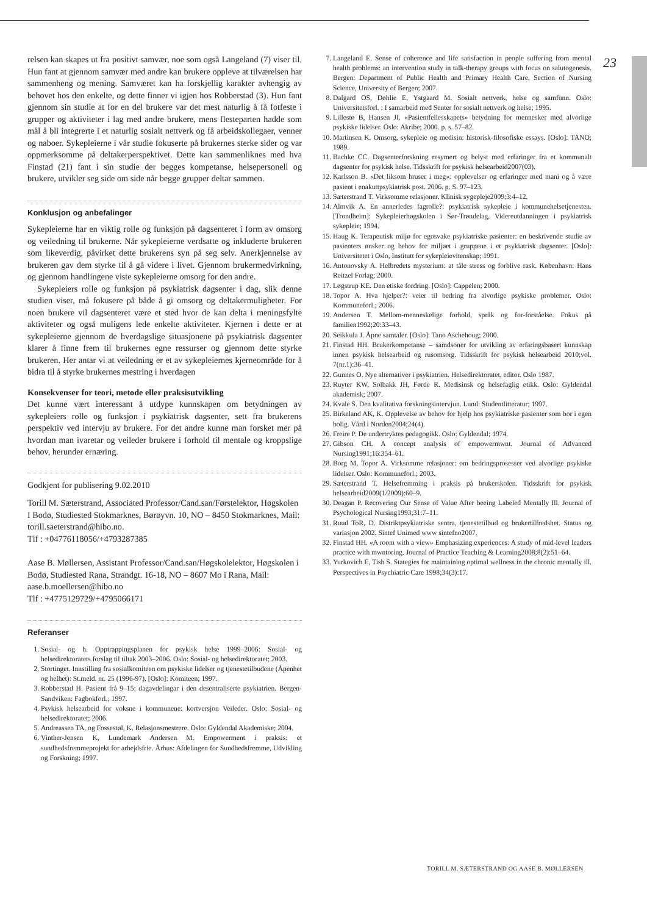relsen kan skapes ut fra positivt samvær, noe som også Langeland (7) viser til. Hun fant at gjennom samvær med andre kan brukere oppleve at tilværelsen har sammenheng og mening. Samværet kan ha forskjellig karakter avhengig av behovet hos den enkelte, og dette finner vi igjen hos Robberstad (3). Hun fant gjennom sin studie at for en del brukere var det mest naturlig å få fotfeste i grupper og aktiviteter i lag med andre brukere, mens flesteparten hadde som mål å bli integrerte i et naturlig sosialt nettverk og få arbeidskollegaer, venner og naboer. Sykepleierne i vår studie fokuserte på brukernes sterke sider og var oppmerksomme på deltakerperspektivet. Dette kan sammenliknes med hva Finstad (21) fant i sin studie der begges kompetanse, helsepersonell og brukere, utvikler seg side om side når begge grupper deltar sammen.
Konklusjon og anbefalinger
Sykepleierne har en viktig rolle og funksjon på dagsenteret i form av omsorg og veiledning til brukerne. Når sykepleierne verdsatte og inkluderte brukeren som likeverdig, påvirket dette brukerens syn på seg selv. Anerkjennelse av brukeren gav dem styrke til å gå videre i livet. Gjennom brukermedvirkning, og gjennom handlingene viste sykepleierne omsorg for den andre.
Sykepleiers rolle og funksjon på psykiatrisk dagsenter i dag, slik denne studien viser, må fokusere på både å gi omsorg og deltakermuligheter. For noen brukere vil dagsenteret være et sted hvor de kan delta i meningsfylte aktiviteter og også muligens lede enkelte aktiviteter. Kjernen i dette er at sykepleierne gjennom de hverdagslige situasjonene på psykiatrisk dagsenter klarer å finne frem til brukernes egne ressurser og gjennom dette styrke brukeren. Her antar vi at veiledning er et av sykepleiernes kjerneområde for å bidra til å styrke brukernes mestring i hverdagen
Konsekvenser for teori, metode eller praksisutvikling
Det kunne vært interessant å utdype kunnskapen om betydningen av sykepleiers rolle og funksjon i psykiatrisk dagsenter, sett fra brukerens perspektiv ved intervju av brukere. For det andre kunne man forsket mer på hvordan man ivaretar og veileder brukere i forhold til mentale og kroppslige behov, herunder ernæring.
Godkjent for publisering 9.02.2010
Torill M. Sæterstrand, Associated Professor/Cand.san/Førstelektor, Høgskolen I Bodø, Studiested Stokmarknes, Børøyvn. 10, NO – 8450 Stokmarknes, Mail: torill.saeterstrand@hibo.no.
Tlf : +04776118056/+4793287385
Aase B. Møllersen, Assistant Professor/Cand.san/Høgskolelektor, Høgskolen i Bodø, Studiested Rana, Strandgt. 16-18, NO – 8607 Mo i Rana, Mail: aase.b.moellersen@hibo.no
Tlf : +4775129729/+4795066171
Referanser
1. Sosial- og h. Opptrappingsplanen for psykisk helse 1999–2006: Sosial- og helsedirektoratets forslag til tiltak 2003–2006. Oslo: Sosial- og helsedirektoratet; 2003.
2. Stortinget. Innstilling fra sosialkomiteen om psykiske lidelser og tjenestetilbudene (Åpenhet og helhet): St.meld. nr. 25 (1996-97). [Oslo]: Komiteen; 1997.
3. Robberstad H. Pasient frå 9–15: dagavdelingar i den desentraliserte psykiatrien. Bergen-Sandviken: Fagbokforl.; 1997.
4. Psykisk helsearbeid for voksne i kommunene: kortversjon Veileder. Oslo: Sosial- og helsedirektoratet; 2006.
5. Andreassen TA, og Fossestøl, K. Relasjonsmestrere. Oslo: Gyldendal Akademiske; 2004.
6. Vinther-Jensen K, Lundemark Andersen M. Empowerment i praksis: et sundhedsfremmeprojekt for arbejdsfrie. Århus: Afdelingen for Sundhedsfremme, Udvikling og Forskning; 1997.
7. Langeland E. Sense of coherence and life satisfaction in people suffering from mental health problems: an intervention study in talk-therapy groups with focus on salutogenesis. Bergen: Department of Public Health and Primary Health Care, Section of Nursing Science, University of Bergen; 2007.
8. Dalgard OS, Døhlie E, Ystgaard M. Sosialt nettverk, helse og samfunn. Oslo: Universitetsforl. : I samarbeid med Senter for sosialt nettverk og helse; 1995.
9. Lillestø B, Hansen JI. «Pasientfellesskapets» betydning for mennesker med alvorlige psykiske lidelser. Oslo: Akribe; 2000. p. s. 57–82.
10. Martinsen K. Omsorg, sykepleie og medisin: historisk-filosofiske essays. [Oslo]: TANO; 1989.
11. Bachke CC. Dagsenterforskning resymert og belyst med erfaringer fra et kommunalt dagsenter for psykisk helse. Tidsskrift for psykisk helsearbeid2007(03).
12. Karlsson B. «Det liksom bruser i meg»: opplevelser og erfaringer med mani og å være pasient i enakuttpsykiatrisk post. 2006. p. S. 97–123.
13. Sæterstrand T. Virksomme relasjoner. Klinisk sygepleje2009;3:4–12.
14. Almvik A. En annerledes fagrolle?: psykiatrisk sykepleie i kommunehelsetjenesten. [Trondheim]: Sykepleierhøgskolen i Sør-Trøndelag, Videreutdanningen i psykiatrisk sykepleie; 1994.
15. Haug K. Terapeutisk miljø for egosvake psykiatriske pasienter: en beskrivende studie av pasienters ønsker og behov for miljøet i gruppene i et psykiatrisk dagsenter. [Oslo]: Universitetet i Oslo, Institutt for sykepleievitenskap; 1991.
16. Antonovsky A. Helbredets mysterium: at tåle stress og forblive rask. København: Hans Reitzel Forlag; 2000.
17. Løgstrup KE. Den etiske fordring. [Oslo]: Cappelen; 2000.
18. Topor A. Hva hjelper?: veier til bedring fra alvorlige psykiske problemer. Oslo: Kommuneforl.; 2006.
19. Andersen T. Mellom-menneskelige forhold, språk og for-forståelse. Fokus på familien1992;20:33–43.
20. Seikkula J. Åpne samtaler. [Oslo]: Tano Aschehoug; 2000.
21. Finstad HH. Brukerkompetanse – samdsoner for utvikling av erfaringsbasert kunnskap innen psykisk helsearbeid og rusomsorg. Tidsskrift for psykisk helsearbeid 2010;vol. 7(nr.1):36–41.
22. Gunnes O. Nye alternativer i psykiatrien. Helsedirektoratet, editor. Oslo 1987.
23. Ruyter KW, Solbakk JH, Førde R. Medisinsk og helsefaglig etikk. Oslo: Gyldendal akademisk; 2007.
24. Kvale S. Den kvalitativa forskningsintervjun. Lund: Studentlitteratur; 1997.
25. Birkeland AK, K. Opplevelse av behov for hjelp hos psykiatriske pasienter som bor i egen bolig. Vård i Norden2004;24(4).
26. Freire P. De undertryktes pedagogikk. Oslo: Gyldendal; 1974.
27. Gibson CH. A concept analysis of empowermwnt. Journal of Advanced Nursing1991;16:354–61.
28. Borg M, Topor A. Virksomme relasjoner: om bedringsprosesser ved alvorlige psykiske lidelser. Oslo: Kommuneforl.; 2003.
29. Sæterstrand T. Helsefremming i praksis på brukerskolen. Tidsskrift for psykisk helsearbeid2009(1/2009):60–9.
30. Deagan P. Recovering Our Sense of Value After beeing Labeled Mentally Ill. Journal of Psychological Nursing1993;31:7–11.
31. Ruud ToR, D. Distriktpsykiatriske sentra, tjenestetilbud og brukertilfredshet. Status og variasjon 2002. Sintef Unimed www sintefno2007.
32. Finstad HH. «A room with a view» Emphasizing experiences: A study of mid-level leaders practice with mwntoring. Journal of Practice Teaching & Learning2008;8(2):51–64.
33. Yurkovich E, Tish S. Stategies for maintaining optimal wellness in the chronic mentally ill. Perspectives in Psychiatric Care 1998;34(3):17.
23
TORILL M. SÆTERSTRAND OG AASE B. MØLLERSEN